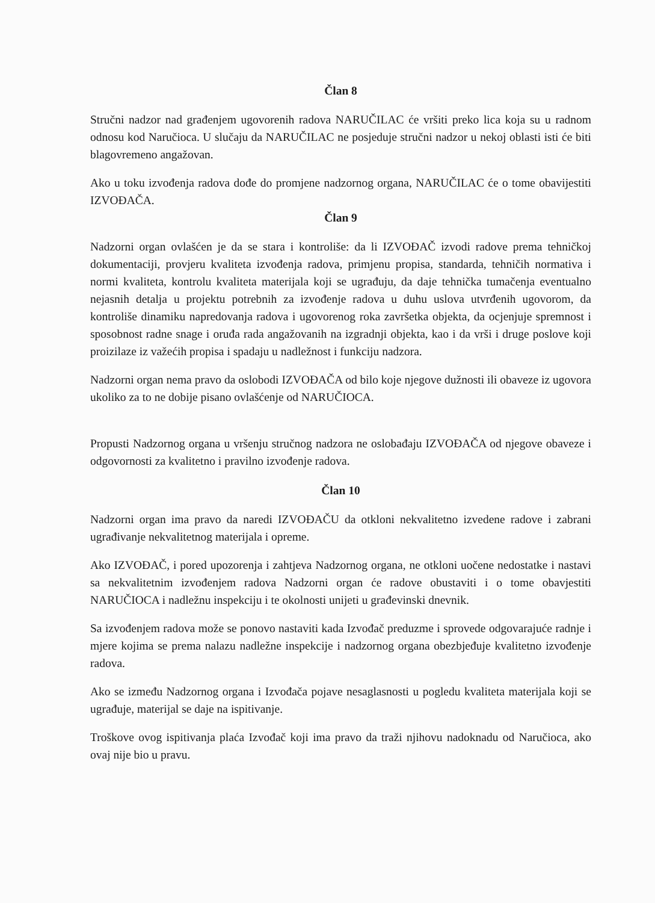Član 8
Stručni nadzor nad građenjem ugovorenih radova NARUČILAC će vršiti preko lica koja su u radnom odnosu kod Naručioca. U slučaju da NARUČILAC ne posjeduje stručni nadzor u nekoj oblasti isti će biti blagovremeno angažovan.
Ako u toku izvođenja radova dođe do promjene nadzornog organa, NARUČILAC će o tome obavijestiti IZVOĐAČA.
Član 9
Nadzorni organ ovlašćen je da se stara i kontroliše: da li IZVOĐAČ izvodi radove prema tehničkoj dokumentaciji, provjeru kvaliteta izvođenja radova, primjenu propisa, standarda, tehničih normativa i normi kvaliteta, kontrolu kvaliteta materijala koji se ugrađuju, da daje tehnička tumačenja eventualno nejasnih detalja u projektu potrebnih za izvođenje radova u duhu uslova utvrđenih ugovorom, da kontroliše dinamiku napredovanja radova i ugovorenog roka završetka objekta, da ocjenjuje spremnost i sposobnost radne snage i oruđa rada angažovanih na izgradnji objekta, kao i da vrši i druge poslove koji proizilaze iz važećih propisa i spadaju u nadležnost i funkciju nadzora.
Nadzorni organ nema pravo da oslobodi IZVOĐAČA od bilo koje njegove dužnosti ili obaveze iz ugovora ukoliko za to ne dobije pisano ovlašćenje od NARUČIOCA.
Propusti Nadzornog organa u vršenju stručnog nadzora ne oslobađaju IZVOĐAČA od njegove obaveze i odgovornosti za kvalitetno i pravilno izvođenje radova.
Član 10
Nadzorni organ ima pravo da naredi IZVOĐAČU da otkloni nekvalitetno izvedene radove i zabrani ugrađivanje nekvalitetnog materijala i opreme.
Ako IZVOĐAČ, i pored upozorenja i zahtjeva Nadzornog organa, ne otkloni uočene nedostatke i nastavi sa nekvalitetnim izvođenjem radova Nadzorni organ će radove obustaviti i o tome obavjestiti NARUČIOCA i nadležnu inspekciju i te okolnosti unijeti u građevinski dnevnik.
Sa izvođenjem radova može se ponovo nastaviti kada Izvođač preduzme i sprovede odgovarajuće radnje i mjere kojima se prema nalazu nadležne inspekcije i nadzornog organa obezbjeđuje kvalitetno izvođenje radova.
Ako se između Nadzornog organa i Izvođača pojave nesaglasnosti u pogledu kvaliteta materijala koji se ugrađuje, materijal se daje na ispitivanje.
Troškove ovog ispitivanja plaća Izvođač koji ima pravo da traži njihovu nadoknadu od Naručioca, ako ovaj nije bio u pravu.